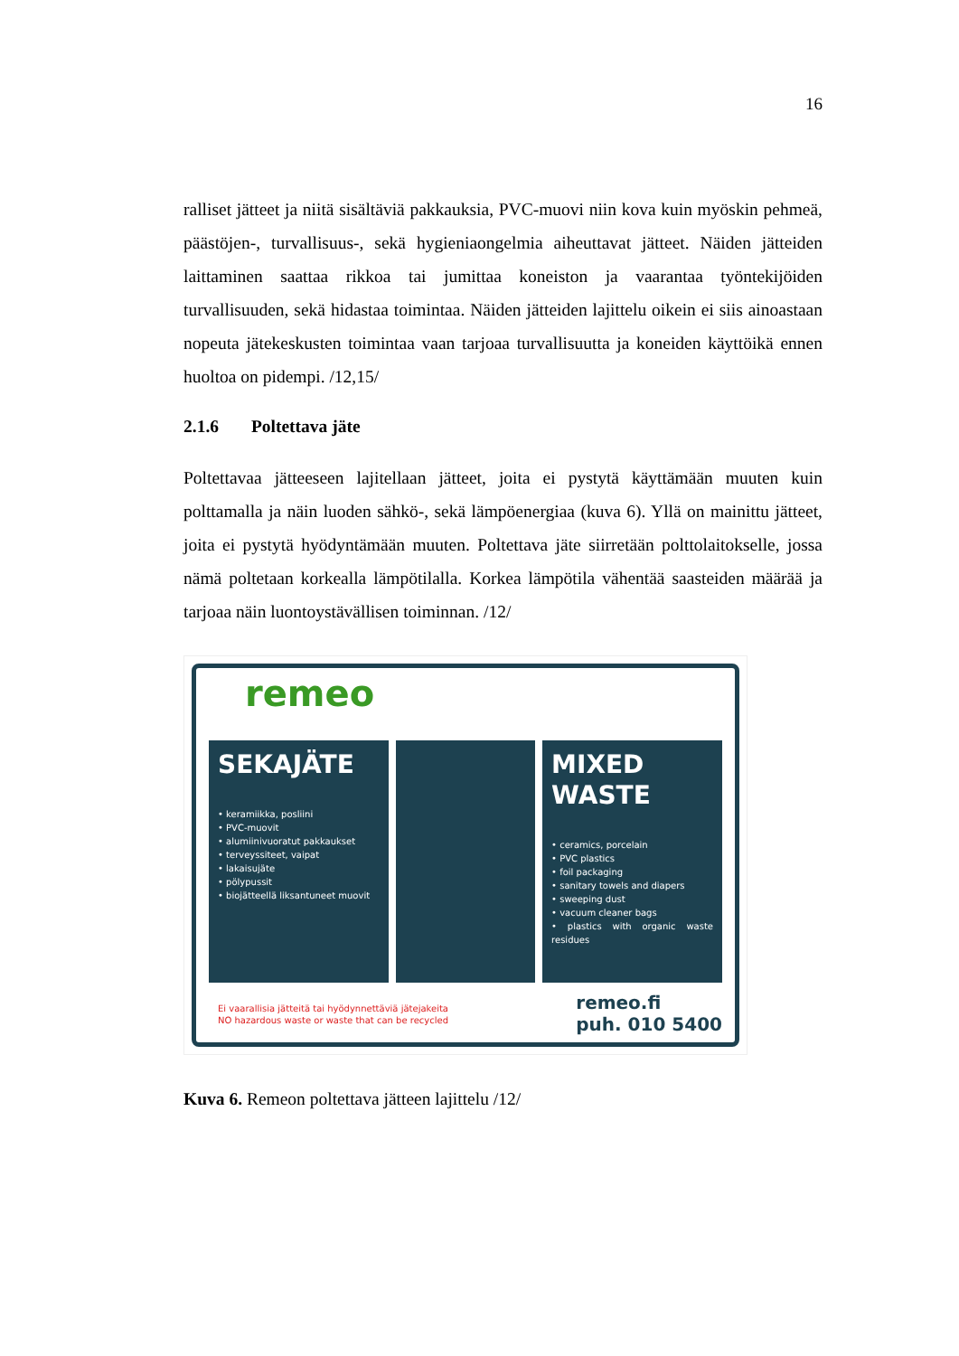16
ralliset jätteet ja niitä sisältäviä pakkauksia, PVC-muovi niin kova kuin myöskin pehmeä, päästöjen-, turvallisuus-, sekä hygieniaongelmia aiheuttavat jätteet. Näiden jätteiden laittaminen saattaa rikkoa tai jumittaa koneiston ja vaarantaa työntekijöiden turvallisuuden, sekä hidastaa toimintaa. Näiden jätteiden lajittelu oikein ei siis ainoastaan nopeuta jätekeskusten toimintaa vaan tarjoaa turvallisuutta ja koneiden käyttöikä ennen huoltoa on pidempi. /12,15/
2.1.6 Poltettava jäte
Poltettavaa jätteeseen lajitellaan jätteet, joita ei pystytä käyttämään muuten kuin polttamalla ja näin luoden sähkö-, sekä lämpöenergiaa (kuva 6). Yllä on mainittu jätteet, joita ei pystytä hyödyntämään muuten. Poltettava jäte siirretään polttolaitokselle, jossa nämä poltetaan korkealla lämpötilalla. Korkea lämpötila vähentää saasteiden määrää ja tarjoaa näin luontoystävällisen toiminnan. /12/
remeo
SEKAJÄTE
• keramiikka, posliini
• PVC-muovit
• alumiinivuoratut pakkaukset
• terveyssiteet, vaipat
• lakaisujäte
• pölypussit
• biojätteellä liksantuneet muovit
MIXED
WASTE
• ceramics, porcelain
• PVC plastics
• foil packaging
• sanitary towels and diapers
• sweeping dust
• vacuum cleaner bags
• plastics with organic waste residues
Ei vaarallisia jätteitä tai hyödynnettäviä jätejakeita
NO hazardous waste or waste that can be recycled
remeo.fi
puh. 010 5400
Kuva 6. Remeon poltettava jätteen lajittelu /12/